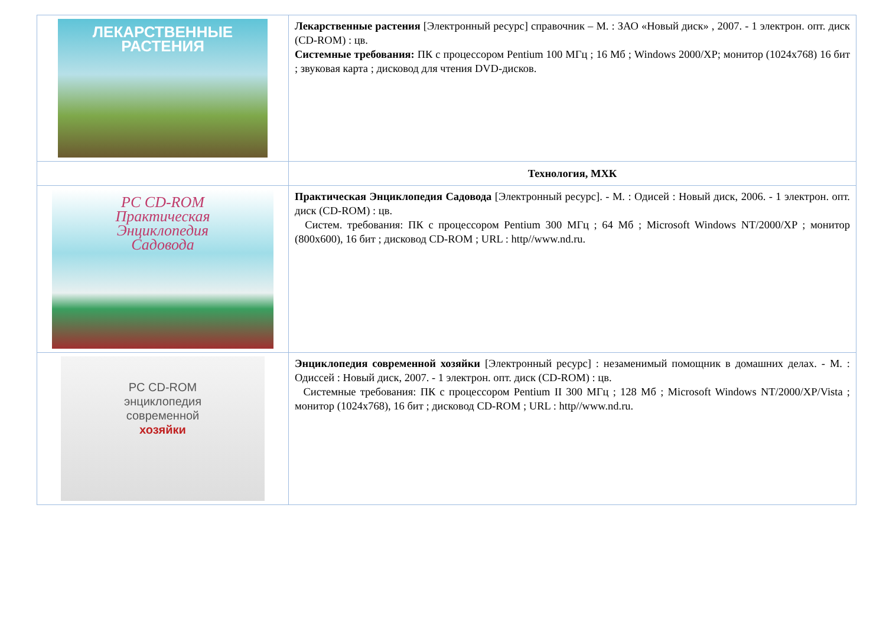| ЛЕКАРСТВЕННЫЕ РАСТЕНИЯ | Лекарственные растения [Электронный ресурс] справочник – М. : ЗАО «Новый диск» , 2007. - 1 электрон. опт. диск (CD-ROM) : цв. Системные требования: ПК с процессором Pentium 100 МГц ; 16 Мб ; Windows 2000/XP; монитор (1024x768) 16 бит ; звуковая карта ; дисковод для чтения DVD-дисков. |
| | Технология, МХК |
| PC CD-ROM Практическая Энциклопедия Садовода | Практическая Энциклопедия Садовода [Электронный ресурс]. - М. : Одисей : Новый диск, 2006. - 1 электрон. опт. диск (CD-ROM) : цв. Систем. требования: ПК с процессором Pentium 300 МГц ; 64 Мб ; Microsoft Windows NT/2000/XP ; монитор (800x600), 16 бит ; дисковод CD-ROM ; URL : http//www.nd.ru. |
| PC CD-ROM энциклопедия современной хозяйки | Энциклопедия современной хозяйки [Электронный ресурс] : незаменимый помощник в домашних делах. - М. : Одиссей : Новый диск, 2007. - 1 электрон. опт. диск (CD-ROM) : цв. Системные требования: ПК с процессором Pentium II 300 МГц ; 128 Мб ; Microsoft Windows NT/2000/XP/Vista ; монитор (1024x768), 16 бит ; дисковод CD-ROM ; URL : http//www.nd.ru. |